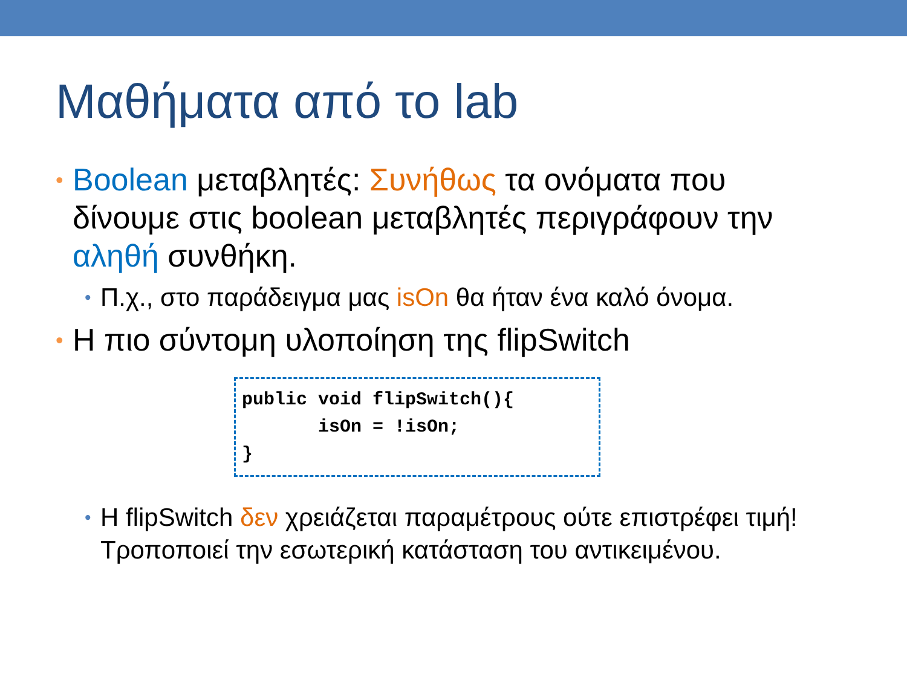Μαθήματα από το lab
• Boolean μεταβλητές: Συνήθως τα ονόματα που δίνουμε στις boolean μεταβλητές περιγράφουν την αληθή συνθήκη.
• Π.χ., στο παράδειγμα μας isOn θα ήταν ένα καλό όνομα.
• Η πιο σύντομη υλοποίηση της flipSwitch
public void flipSwitch(){
       isOn = !isOn;
}
• Η flipSwitch δεν χρειάζεται παραμέτρους ούτε επιστρέφει τιμή! Τροποποιεί την εσωτερική κατάσταση του αντικειμένου.